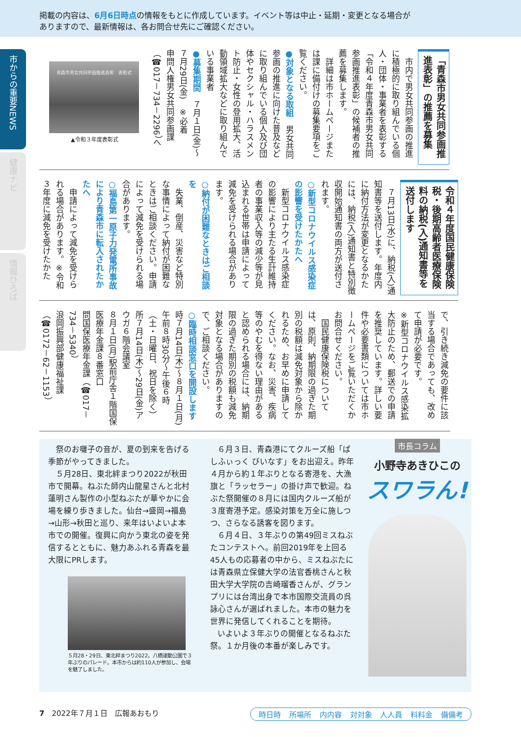掲載の内容は、6月6日時点の情報をもとに作成しています。イベント等は中止・延期・変更となる場合が
ありますので、最新情報は、各お問合せ先にご確認ください。
市からの重要NEWS
健康ナビ
情報ひろば
「青森市男女共同参画推進表彰」の推薦を募集
　市内で男女共同参画の推進に積極的に取り組んでいる個人・団体・事業者を表彰する「令和４年度青森市男女共同参画推進表彰」の候補者の推薦を募集します。
　詳細は市ホームページまたは課に備付けの募集要項をご覧ください。
●対象となる取組　男女共同参画の推進に向けた普及などに取り組んでいる個人及び団体やセクシャル・ハラスメント防止・女性の登用拡大、活動領域拡大などに取り組んでいる事業者
●募集期間　７月１日(金)～７月29日(金)　※必着
申問人権男女共同参画課（☎017－734－2296）へ
青森市男女共同参画推進表彰　表彰式
▲令和３年度表彰式
令和４年度国民健康保険税・後期高齢者医療保険料の納税(入)通知書等を送付します
　７月13日(水)に、納税(入)通知書等を送付します。年度内に納付方法が変更となるかたには、納税(入)通知書と特別徴収開始通知書の両方が送付されます。
○新型コロナウイルス感染症の影響を受けたかたへ
　新型コロナウイルス感染症の影響により主たる生計維持者の事業収入等の減少等が見込まれる世帯は申請によって減免を受けられる場合があります。
○納付が困難なときはご相談を
　失業、倒産、災害など特別な事情によって納付が困難なときはご相談ください。申請によって減免を受けられる場合があります。
○福島第一原子力発電所事故により青森市に転入されたかたへ
　申請によって減免を受けられる場合があります。※令和３年度に減免を受けたかた
で、引き続き減免の要件に該当する場合であっても、改めて申請が必要です。
※新型コロナウイルス感染拡大防止のため、郵送での申請を推奨しています。詳しい要件や必要書類については市ホームページをご覧いただくかお問合せください。
　国民健康保険税については、原則、納期限の過ぎた期別の税額は減免対象から除かれるため、お早めに申請してください。なお、災害、疾病等のやむを得ない理由があると認められる場合には、納期限の過ぎた期別の税額も減免対象となる場合がありますので、ご相談ください。
○臨時相談窓口を開設します
時７月14日(木)～８月１日(月)午前８時30分～午後６時（土・日曜日、祝日を除く）
所７月14日(木)～29日(金)アウガ６階会議室
８月１日(月)駅前庁舎１階国保医療年金課８番窓口
問国保医療年金課（☎017－734－5340）
浪岡振興部健康福祉課（☎0172－62－1153）
祭のお囃子の音が、夏の到来を告げる季節がやってきました。
５月28日、東北絆まつり2022が秋田市で開幕。ねぶた師内山龍星さんと北村蓮明さん製作の小型ねぶたが華やかに会場を練り歩きました。仙台→盛岡→福島→山形→秋田と巡り、来年はいよいよ本市での開催。復興に向かう東北の姿を発信するとともに、魅力あふれる青森を最大限にPRします。
５月28・29日、東北絆まつり2022。八橋運動公園で３年ぶりのパレード。本市からは約110人が参加し、会場を魅了しました。
６月３日、青森港にてクルーズ船「ぱしふぃっく びいなす」をお出迎え。昨年４月から約１年ぶりとなる寄港を、大漁旗と「ラッセラー」の掛け声で歓迎。ねぶた祭開催の８月には国内クルーズ船が３度寄港予定。感染対策を万全に施しつつ、さらなる誘客を図ります。
６月４日、３年ぶりの第49回ミスねぶたコンテストへ。前回2019年を上回る45人もの応募者の中から、ミスねぶたには青森県立保健大学の法官香桃さんと秋田大学大学院の吉崎瑠香さんが、グランプリには台湾出身で本市国際交流員の呉詠心さんが選ばれました。本市の魅力を世界に発信してくれることを期待。
いよいよ３年ぶりの開催となるねぶた祭。１か月後の本番が楽しみです。
市長コラム
小野寺あきひこの
スワラん!
7　2022年７月１日　広報あおもり 時日時 所場所 内内容 対対象 人人員 料料金 備備考